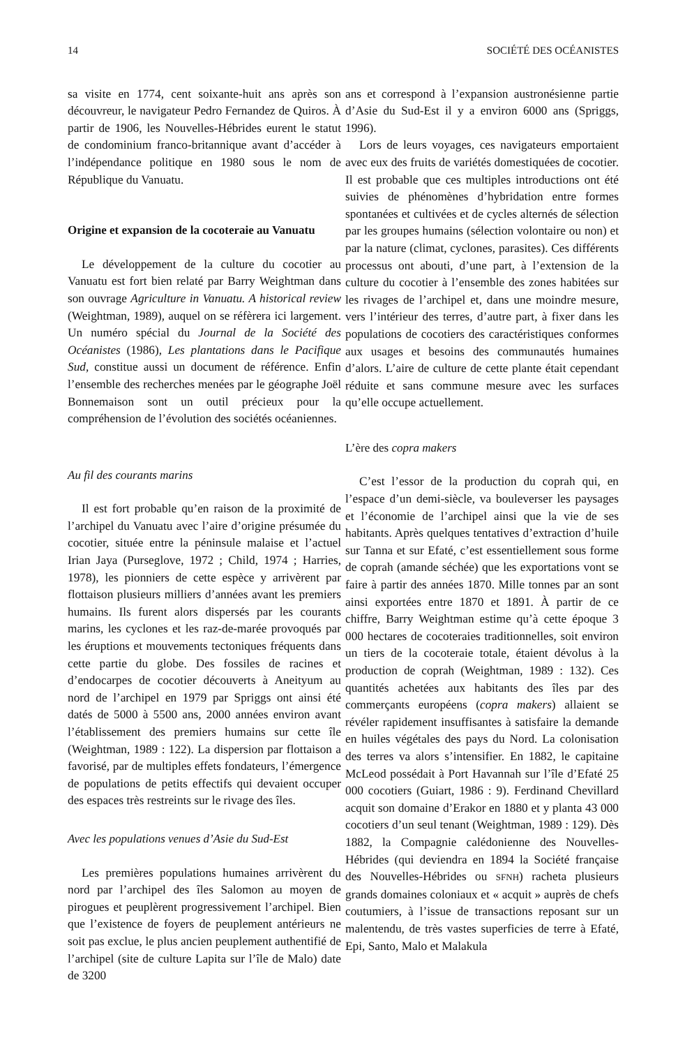14 SOCIÉTÉ DES OCÉANISTES
sa visite en 1774, cent soixante-huit ans après son découvreur, le navigateur Pedro Fernandez de Quiros. À partir de 1906, les Nouvelles-Hébrides eurent le statut de condominium franco-britannique avant d’accéder à l’indépendance politique en 1980 sous le nom de République du Vanuatu.
Origine et expansion de la cocoteraie au Vanuatu
Le développement de la culture du cocotier au Vanuatu est fort bien relaté par Barry Weightman dans son ouvrage Agriculture in Vanuatu. A historical review (Weightman, 1989), auquel on se réfèrera ici largement. Un numéro spécial du Journal de la Société des Océanistes (1986), Les plantations dans le Pacifique Sud, constitue aussi un document de référence. Enfin l’ensemble des recherches menées par le géographe Joël Bonnemaison sont un outil précieux pour la compréhension de l’évolution des sociétés océaniennes.
Au fil des courants marins
Il est fort probable qu’en raison de la proximité de l’archipel du Vanuatu avec l’aire d’origine présumée du cocotier, située entre la péninsule malaise et l’actuel Irian Jaya (Purseglove, 1972 ; Child, 1974 ; Harries, 1978), les pionniers de cette espèce y arrivèrent par flottaison plusieurs milliers d’années avant les premiers humains. Ils furent alors dispersés par les courants marins, les cyclones et les raz-de-marée provoqués par les éruptions et mouvements tectoniques fréquents dans cette partie du globe. Des fossiles de racines et d’endocarpes de cocotier découverts à Aneityum au nord de l’archipel en 1979 par Spriggs ont ainsi été datés de 5000 à 5500 ans, 2000 années environ avant l’établissement des premiers humains sur cette île (Weightman, 1989 : 122). La dispersion par flottaison a favorisé, par de multiples effets fondateurs, l’émergence de populations de petits effectifs qui devaient occuper des espaces très restreints sur le rivage des îles.
Avec les populations venues d’Asie du Sud-Est
Les premières populations humaines arrivèrent du nord par l’archipel des îles Salomon au moyen de pirogues et peuplèrent progressivement l’archipel. Bien que l’existence de foyers de peuplement antérieurs ne soit pas exclue, le plus ancien peuplement authentifié de l’archipel (site de culture Lapita sur l’île de Malo) date de 3200
ans et correspond à l’expansion austronésienne partie d’Asie du Sud-Est il y a environ 6000 ans (Spriggs, 1996).
Lors de leurs voyages, ces navigateurs emportaient avec eux des fruits de variétés domestiquées de cocotier. Il est probable que ces multiples introductions ont été suivies de phénomènes d’hybridation entre formes spontanées et cultivées et de cycles alternés de sélection par les groupes humains (sélection volontaire ou non) et par la nature (climat, cyclones, parasites). Ces différents processus ont abouti, d’une part, à l’extension de la culture du cocotier à l’ensemble des zones habitées sur les rivages de l’archipel et, dans une moindre mesure, vers l’intérieur des terres, d’autre part, à fixer dans les populations de cocotiers des caractéristiques conformes aux usages et besoins des communautés humaines d’alors. L’aire de culture de cette plante était cependant réduite et sans commune mesure avec les surfaces qu’elle occupe actuellement.
L’ère des copra makers
C’est l’essor de la production du coprah qui, en l’espace d’un demi-siècle, va bouleverser les paysages et l’économie de l’archipel ainsi que la vie de ses habitants. Après quelques tentatives d’extraction d’huile sur Tanna et sur Efaté, c’est essentiellement sous forme de coprah (amande séchée) que les exportations vont se faire à partir des années 1870. Mille tonnes par an sont ainsi exportées entre 1870 et 1891. À partir de ce chiffre, Barry Weightman estime qu’à cette époque 3 000 hectares de cocoteraies traditionnelles, soit environ un tiers de la cocoteraie totale, étaient dévolus à la production de coprah (Weightman, 1989 : 132). Ces quantités achetées aux habitants des îles par des commerçants européens (copra makers) allaient se révéler rapidement insuffisantes à satisfaire la demande en huiles végétales des pays du Nord. La colonisation des terres va alors s’intensifier. En 1882, le capitaine McLeod possédait à Port Havannah sur l’île d’Efaté 25 000 cocotiers (Guiart, 1986 : 9). Ferdinand Chevillard acquit son domaine d’Erakor en 1880 et y planta 43 000 cocotiers d’un seul tenant (Weightman, 1989 : 129). Dès 1882, la Compagnie calédonienne des Nouvelles-Hébrides (qui deviendra en 1894 la Société française des Nouvelles-Hébrides ou SFNH) racheta plusieurs grands domaines coloniaux et « acquit » auprès de chefs coutumiers, à l’issue de transactions reposant sur un malentendu, de très vastes superficies de terre à Efaté, Epi, Santo, Malo et Malakula